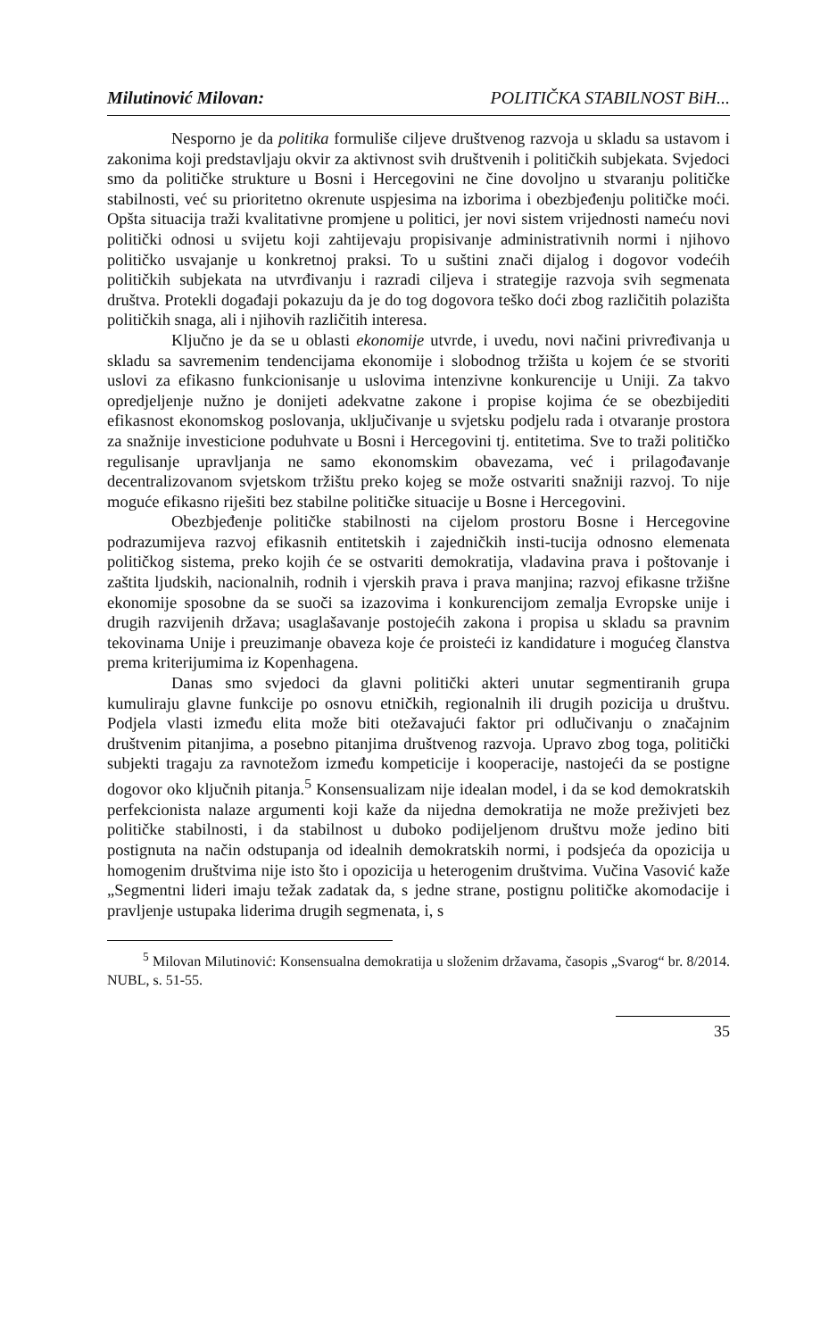Milutinović Milovan: POLITIČKA STABILNOST BiH...
Nesporno je da politika formuliše ciljeve društvenog razvoja u skladu sa ustavom i zakonima koji predstavljaju okvir za aktivnost svih društvenih i političkih subjekata. Svjedoci smo da političke strukture u Bosni i Hercegovini ne čine dovoljno u stvaranju političke stabilnosti, već su prioritetno okrenute uspjesima na izborima i obezbjeđenju političke moći. Opšta situacija traži kvalitativne promjene u politici, jer novi sistem vrijednosti nameću novi politički odnosi u svijetu koji zahtijevaju propisivanje administrativnih normi i njihovo političko usvajanje u konkretnoj praksi. To u suštini znači dijalog i dogovor vodećih političkih subjekata na utvrđivanju i razradi ciljeva i strategije razvoja svih segmenata društva. Protekli događaji pokazuju da je do tog dogovora teško doći zbog različitih polazišta političkih snaga, ali i njihovih različitih interesa.
Ključno je da se u oblasti ekonomije utvrde, i uvedu, novi načini privređivanja u skladu sa savremenim tendencijama ekonomije i slobodnog tržišta u kojem će se stvoriti uslovi za efikasno funkcionisanje u uslovima intenzivne konkurencije u Uniji. Za takvo opredjeljenje nužno je donijeti adekvatne zakone i propise kojima će se obezbijediti efikasnost ekonomskog poslovanja, uključivanje u svjetsku podjelu rada i otvaranje prostora za snažnije investicione poduhvate u Bosni i Hercegovini tj. entitetima. Sve to traži političko regulisanje upravljanja ne samo ekonomskim obavezama, već i prilagođavanje decentralizovanom svjetskom tržištu preko kojeg se može ostvariti snažniji razvoj. To nije moguće efikasno riješiti bez stabilne političke situacije u Bosne i Hercegovini.
Obezbjeđenje političke stabilnosti na cijelom prostoru Bosne i Hercegovine podrazumijeva razvoj efikasnih entitetskih i zajedničkih insti-tucija odnosno elemenata političkog sistema, preko kojih će se ostvariti demokratija, vladavina prava i poštovanje i zaštita ljudskih, nacionalnih, rodnih i vjerskih prava i prava manjina; razvoj efikasne tržišne ekonomije sposobne da se suoči sa izazovima i konkurencijom zemalja Evropske unije i drugih razvijenih država; usaglašavanje postojećih zakona i propisa u skladu sa pravnim tekovinama Unije i preuzimanje obaveza koje će proisteći iz kandidature i mogućeg članstva prema kriterijumima iz Kopenhagena.
Danas smo svjedoci da glavni politički akteri unutar segmentiranih grupa kumuliraju glavne funkcije po osnovu etničkih, regionalnih ili drugih pozicija u društvu. Podjela vlasti između elita može biti otežavajući faktor pri odlučivanju o značajnim društvenim pitanjima, a posebno pitanjima društvenog razvoja. Upravo zbog toga, politički subjekti tragaju za ravnotežom između kompeticije i kooperacije, nastojeći da se postigne dogovor oko ključnih pitanja.<sup>5</sup> Konsensualizam nije idealan model, i da se kod demokratskih perfekcionista nalaze argumenti koji kaže da nijedna demokratija ne može preživjeti bez političke stabilnosti, i da stabilnost u duboko podijeljenom društvu može jedino biti postignuta na način odstupanja od idealnih demokratskih normi, i podsjeća da opozicija u homogenim društvima nije isto što i opozicija u heterogenim društvima. Vučina Vasović kaže „Segmentni lideri imaju težak zadatak da, s jedne strane, postignu političke akomodacije i pravljenje ustupaka liderima drugih segmenata, i, s
<sup>5</sup> Milovan Milutinović: Konsensualna demokratija u složenim državama, časopis „Svarog“ br. 8/2014. NUBL, s. 51-55.
35